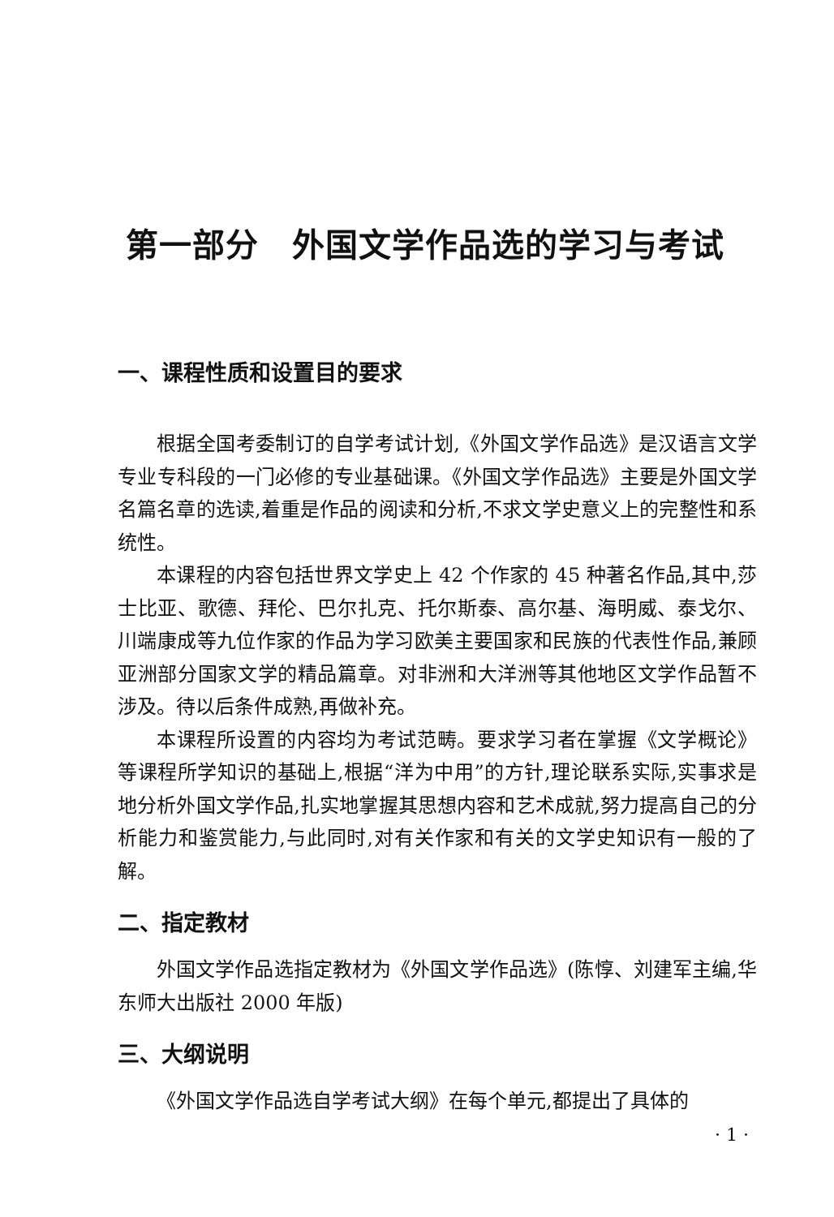第一部分　外国文学作品选的学习与考试
一、课程性质和设置目的要求
根据全国考委制订的自学考试计划,《外国文学作品选》是汉语言文学专业专科段的一门必修的专业基础课。《外国文学作品选》主要是外国文学名篇名章的选读,着重是作品的阅读和分析,不求文学史意义上的完整性和系统性。
本课程的内容包括世界文学史上 42 个作家的 45 种著名作品,其中,莎士比亚、歌德、拜伦、巴尔扎克、托尔斯泰、高尔基、海明威、泰戈尔、川端康成等九位作家的作品为学习欧美主要国家和民族的代表性作品,兼顾亚洲部分国家文学的精品篇章。对非洲和大洋洲等其他地区文学作品暂不涉及。待以后条件成熟,再做补充。
本课程所设置的内容均为考试范畴。要求学习者在掌握《文学概论》等课程所学知识的基础上,根据“洋为中用”的方针,理论联系实际,实事求是地分析外国文学作品,扎实地掌握其思想内容和艺术成就,努力提高自己的分析能力和鉴赏能力,与此同时,对有关作家和有关的文学史知识有一般的了解。
二、指定教材
外国文学作品选指定教材为《外国文学作品选》(陈惇、刘建军主编,华东师大出版社 2000 年版)
三、大纲说明
《外国文学作品选自学考试大纲》在每个单元,都提出了具体的
· 1 ·